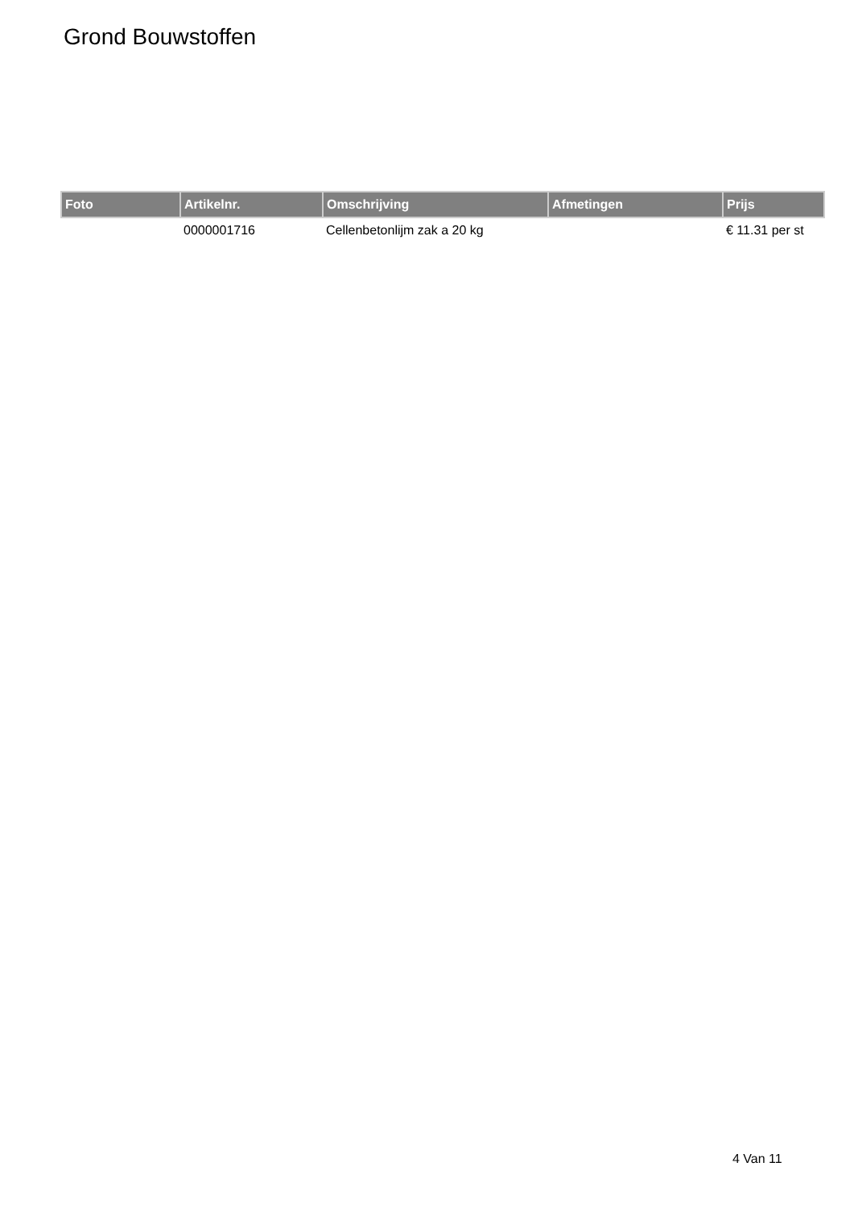Grond Bouwstoffen
| Foto | Artikelnr. | Omschrijving | Afmetingen | Prijs |
| --- | --- | --- | --- | --- |
| | 0000001716 | Cellenbetonlijm zak a 20 kg | | € 11.31 per st |
4 Van 11